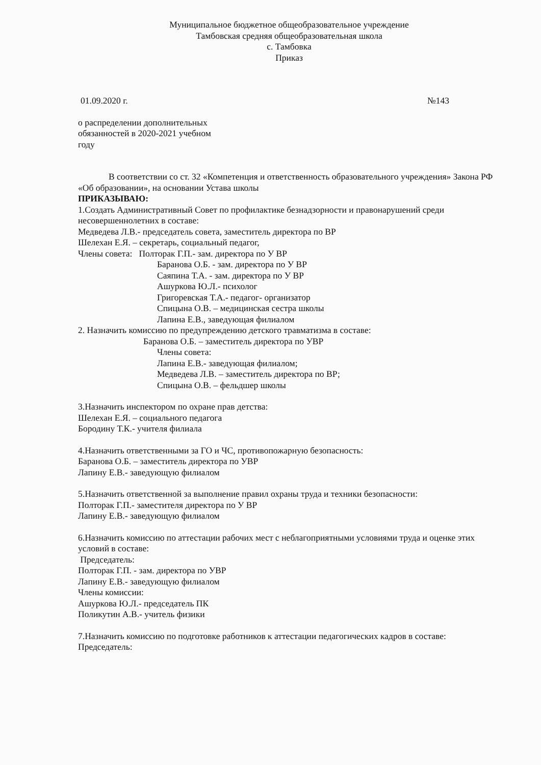Муниципальное бюджетное общеобразовательное учреждение
Тамбовская средняя общеобразовательная школа
с. Тамбовка
Приказ
01.09.2020 г. №143
о распределении дополнительных
обязанностей в 2020-2021 учебном
году
В соответствии со ст. 32 «Компетенция и ответственность образовательного учреждения» Закона РФ «Об образовании», на основании Устава школы
ПРИКАЗЫВАЮ:
1.Создать Административный Совет по профилактике безнадзорности и правонарушений среди несовершеннолетних в составе:
Медведева Л.В.- председатель совета, заместитель директора по ВР
Шелехан Е.Я. – секретарь, социальный педагог,
Члены совета: Полторак Г.П.- зам. директора по У ВР
Баранова О.Б. - зам. директора по У ВР
Саяпина Т.А. - зам. директора по У ВР
Ашуркова Ю.Л.- психолог
Григоревская Т.А.- педагог- организатор
Спицына О.В. – медицинская сестра школы
Лапина Е.В., заведующая филиалом
2. Назначить комиссию по предупреждению детского травматизма в составе:
Баранова О.Б. – заместитель директора по УВР
Члены совета:
Лапина Е.В.- заведующая филиалом;
Медведева Л.В. – заместитель директора по ВР;
Спицына О.В. – фельдшер школы
3.Назначить инспектором по охране прав детства:
Шелехан Е.Я. – социального педагога
Бородину Т.К.- учителя филиала
4.Назначить ответственными за ГО и ЧС, противопожарную безопасность:
Баранова О.Б. – заместитель директора по УВР
Лапину Е.В.- заведующую филиалом
5.Назначить ответственной за выполнение правил охраны труда и техники безопасности:
Полторак Г.П.- заместителя директора по У ВР
Лапину Е.В.- заведующую филиалом
6.Назначить комиссию по аттестации рабочих мест с неблагоприятными условиями труда и оценке этих условий в составе:
Председатель:
Полторак Г.П. - зам. директора по УВР
Лапину Е.В.- заведующую филиалом
Члены комиссии:
Ашуркова Ю.Л.- председатель ПК
Поликутин А.В.- учитель физики
7.Назначить комиссию по подготовке работников к аттестации педагогических кадров в составе:
Председатель: